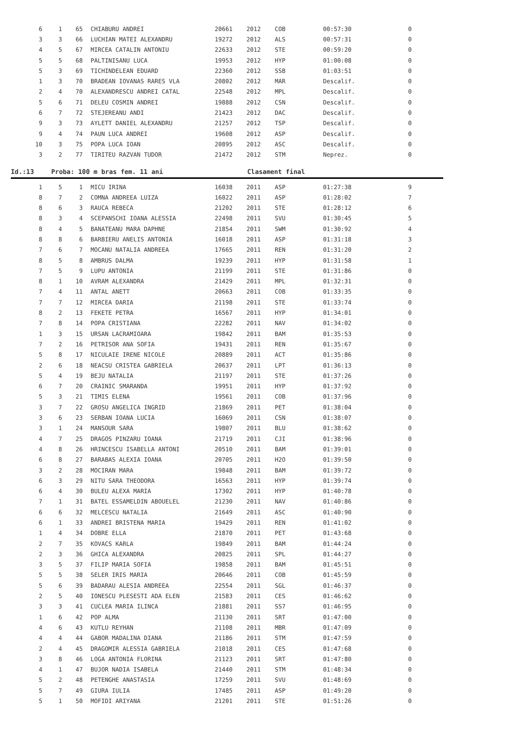| 6 | 1 | 65 | CHIABURU ANDREI | 20661 | 2012 | COB | 00:57:30 | 0 |
| 3 | 3 | 66 | LUCHIAN MATEI ALEXANDRU | 19272 | 2012 | ALS | 00:57:31 | 0 |
| 4 | 5 | 67 | MIRCEA CATALIN ANTONIU | 22633 | 2012 | STE | 00:59:20 | 0 |
| 5 | 5 | 68 | PALTINISANU LUCA | 19953 | 2012 | HYP | 01:00:08 | 0 |
| 5 | 3 | 69 | TICHINDELEAN EDUARD | 22360 | 2012 | SSB | 01:03:51 | 0 |
| 1 | 3 | 70 | BRADEAN IOVANAS RARES VLA | 20802 | 2012 | MAR | Descalif. | 0 |
| 2 | 4 | 70 | ALEXANDRESCU ANDREI CATAL | 22548 | 2012 | MPL | Descalif. | 0 |
| 5 | 6 | 71 | DELEU COSMIN ANDREI | 19888 | 2012 | CSN | Descalif. | 0 |
| 6 | 7 | 72 | STEJEREANU ANDI | 21423 | 2012 | DAC | Descalif. | 0 |
| 9 | 3 | 73 | AYLETT DANIEL ALEXANDRU | 21257 | 2012 | TSP | Descalif. | 0 |
| 9 | 4 | 74 | PAUN LUCA ANDREI | 19608 | 2012 | ASP | Descalif. | 0 |
| 10 | 3 | 75 | POPA LUCA IOAN | 20895 | 2012 | ASC | Descalif. | 0 |
| 3 | 2 | 77 | TIRITEU RAZVAN TUDOR | 21472 | 2012 | STM | Neprez. | 0 |
Id.:13 Proba: 100 m bras fem. 11 ani Clasament final
| 1 | 5 | 1 | MICU IRINA | 16038 | 2011 | ASP | 01:27:38 | 9 |
| 8 | 7 | 2 | COMNA ANDREEA LUIZA | 16022 | 2011 | ASP | 01:28:02 | 7 |
| 8 | 6 | 3 | RAUCA REBECA | 21202 | 2011 | STE | 01:28:12 | 6 |
| 8 | 3 | 4 | SCEPANSCHI IOANA ALESSIA | 22498 | 2011 | SVU | 01:30:45 | 5 |
| 8 | 4 | 5 | BANATEANU MARA DAPHNE | 21854 | 2011 | SWM | 01:30:92 | 4 |
| 8 | 8 | 6 | BARBIERU ANELIS ANTONIA | 16018 | 2011 | ASP | 01:31:18 | 3 |
| 7 | 6 | 7 | MOCANU NATALIA ANDREEA | 17665 | 2011 | REN | 01:31:20 | 2 |
| 8 | 5 | 8 | AMBRUS DALMA | 19239 | 2011 | HYP | 01:31:58 | 1 |
| 7 | 5 | 9 | LUPU ANTONIA | 21199 | 2011 | STE | 01:31:86 | 0 |
| 8 | 1 | 10 | AVRAM ALEXANDRA | 21429 | 2011 | MPL | 01:32:31 | 0 |
| 7 | 4 | 11 | ANTAL ANETT | 20663 | 2011 | COB | 01:33:35 | 0 |
| 7 | 7 | 12 | MIRCEA DARIA | 21198 | 2011 | STE | 01:33:74 | 0 |
| 8 | 2 | 13 | FEKETE PETRA | 16567 | 2011 | HYP | 01:34:01 | 0 |
| 7 | 8 | 14 | POPA CRISTIANA | 22282 | 2011 | NAV | 01:34:02 | 0 |
| 1 | 3 | 15 | URSAN LACRAMIOARA | 19842 | 2011 | BAM | 01:35:53 | 0 |
| 7 | 2 | 16 | PETRISOR ANA SOFIA | 19431 | 2011 | REN | 01:35:67 | 0 |
| 5 | 8 | 17 | NICULAIE IRENE NICOLE | 20889 | 2011 | ACT | 01:35:86 | 0 |
| 2 | 6 | 18 | NEACSU CRISTEA GABRIELA | 20637 | 2011 | LPT | 01:36:13 | 0 |
| 5 | 4 | 19 | BEJU NATALIA | 21197 | 2011 | STE | 01:37:26 | 0 |
| 6 | 7 | 20 | CRAINIC SMARANDA | 19951 | 2011 | HYP | 01:37:92 | 0 |
| 5 | 3 | 21 | TIMIS ELENA | 19561 | 2011 | COB | 01:37:96 | 0 |
| 3 | 7 | 22 | GROSU ANGELICA INGRID | 21869 | 2011 | PET | 01:38:04 | 0 |
| 3 | 6 | 23 | SERBAN IOANA LUCIA | 16069 | 2011 | CSN | 01:38:07 | 0 |
| 3 | 1 | 24 | MANSOUR SARA | 19807 | 2011 | BLU | 01:38:62 | 0 |
| 4 | 7 | 25 | DRAGOS PINZARU IOANA | 21719 | 2011 | CJI | 01:38:96 | 0 |
| 4 | 8 | 26 | HRINCESCU ISABELLA ANTONI | 20510 | 2011 | BAM | 01:39:01 | 0 |
| 6 | 8 | 27 | BARABAS ALEXIA IOANA | 20705 | 2011 | H2O | 01:39:50 | 0 |
| 3 | 2 | 28 | MOCIRAN MARA | 19848 | 2011 | BAM | 01:39:72 | 0 |
| 6 | 3 | 29 | NITU SARA THEODORA | 16563 | 2011 | HYP | 01:39:74 | 0 |
| 6 | 4 | 30 | BULEU ALEXA MARIA | 17302 | 2011 | HYP | 01:40:78 | 0 |
| 7 | 1 | 31 | BATEL ESSAMELDIN ABOUELEL | 21230 | 2011 | NAV | 01:40:86 | 0 |
| 6 | 6 | 32 | MELCESCU NATALIA | 21649 | 2011 | ASC | 01:40:90 | 0 |
| 6 | 1 | 33 | ANDREI BRISTENA MARIA | 19429 | 2011 | REN | 01:41:02 | 0 |
| 1 | 4 | 34 | DOBRE ELLA | 21870 | 2011 | PET | 01:43:68 | 0 |
| 2 | 7 | 35 | KOVACS KARLA | 19849 | 2011 | BAM | 01:44:24 | 0 |
| 2 | 3 | 36 | GHICA ALEXANDRA | 20825 | 2011 | SPL | 01:44:27 | 0 |
| 3 | 5 | 37 | FILIP MARIA SOFIA | 19858 | 2011 | BAM | 01:45:51 | 0 |
| 5 | 5 | 38 | SELER IRIS MARIA | 20646 | 2011 | COB | 01:45:59 | 0 |
| 5 | 6 | 39 | BADARAU ALESIA ANDREEA | 22554 | 2011 | SGL | 01:46:37 | 0 |
| 2 | 5 | 40 | IONESCU PLESESTI ADA ELEN | 21583 | 2011 | CES | 01:46:62 | 0 |
| 3 | 3 | 41 | CUCLEA MARIA ILINCA | 21881 | 2011 | SS7 | 01:46:95 | 0 |
| 1 | 6 | 42 | POP ALMA | 21130 | 2011 | SRT | 01:47:00 | 0 |
| 4 | 6 | 43 | KUTLU REYHAN | 21108 | 2011 | MBR | 01:47:09 | 0 |
| 4 | 4 | 44 | GABOR MADALINA DIANA | 21186 | 2011 | STM | 01:47:59 | 0 |
| 2 | 4 | 45 | DRAGOMIR ALESSIA GABRIELA | 21018 | 2011 | CES | 01:47:68 | 0 |
| 3 | 8 | 46 | LOGA ANTONIA FLORINA | 21123 | 2011 | SRT | 01:47:80 | 0 |
| 4 | 1 | 47 | BUJOR NADIA ISABELA | 21440 | 2011 | STM | 01:48:34 | 0 |
| 5 | 2 | 48 | PETENGHE ANASTASIA | 17259 | 2011 | SVU | 01:48:69 | 0 |
| 5 | 7 | 49 | GIURA IULIA | 17485 | 2011 | ASP | 01:49:20 | 0 |
| 5 | 1 | 50 | MOFIDI ARIYANA | 21201 | 2011 | STE | 01:51:26 | 0 |